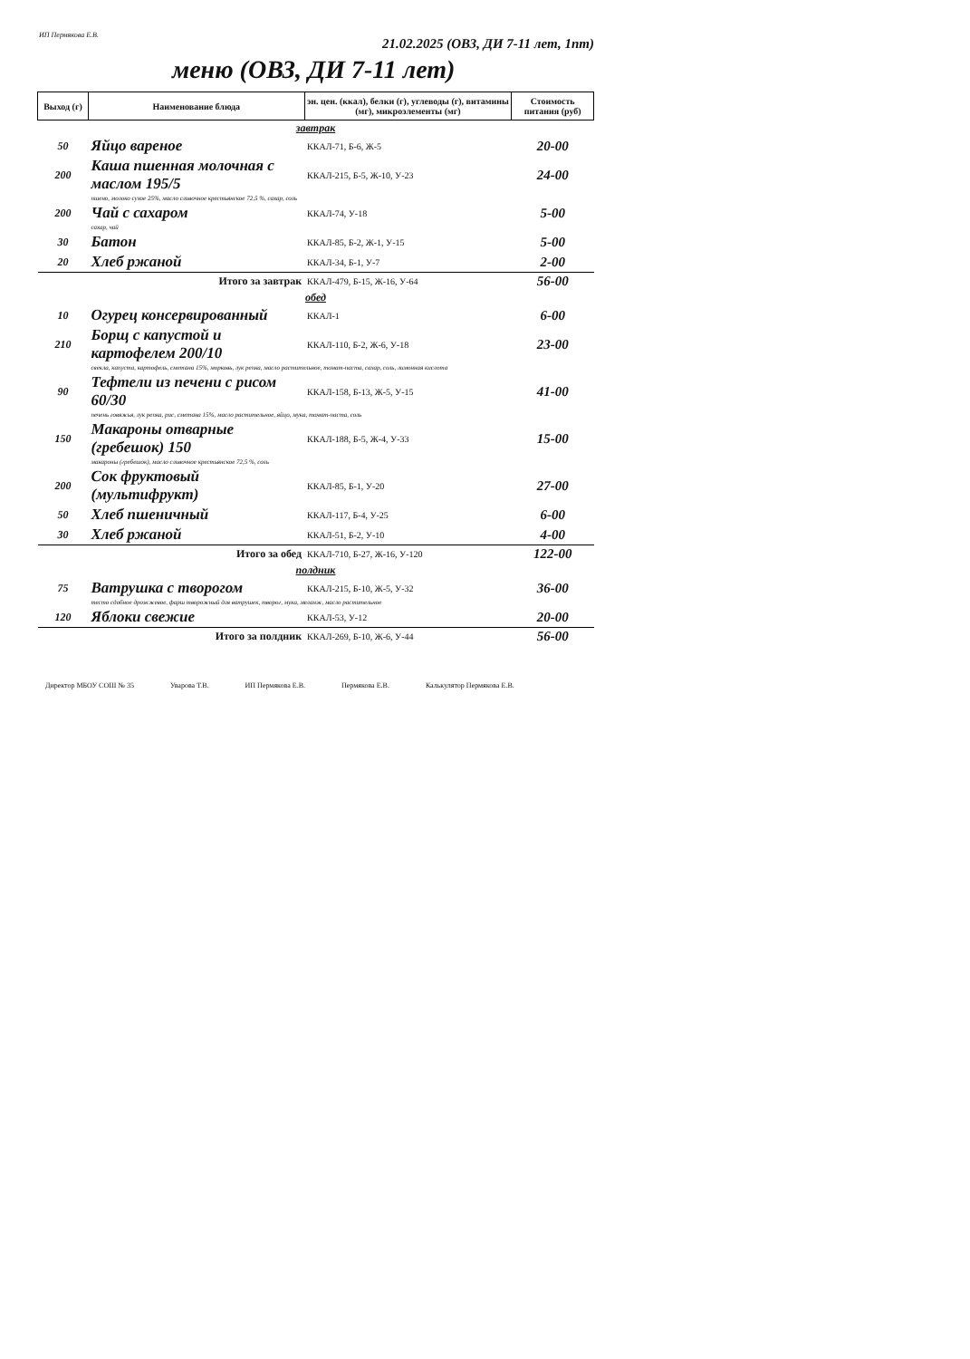ИП Пермякова Е.В.
21.02.2025 (ОВЗ, ДИ 7-11 лет, 1пт)
меню (ОВЗ, ДИ 7-11 лет)
| Выход (г) | Наименование блюда | эн. цен. (ккал), белки (г), углеводы (г), витамины (мг), микроэлементы (мг) | Стоимость питания (руб) |
| --- | --- | --- | --- |
| завтрак | | | |
| 50 | Яйцо вареное | ККАЛ-71, Б-6, Ж-5 | 20-00 |
| 200 | Каша пшенная молочная с маслом 195/5 | ККАЛ-215, Б-5, Ж-10, У-23 | 24-00 |
| | пшено, молоко сухое 25%, масло сливочное крестьянское 72,5 %, сахар, соль | | |
| 200 | Чай с сахаром | ККАЛ-74, У-18 | 5-00 |
| | сахар, чай | | |
| 30 | Батон | ККАЛ-85, Б-2, Ж-1, У-15 | 5-00 |
| 20 | Хлеб ржаной | ККАЛ-34, Б-1, У-7 | 2-00 |
| Итого за завтрак | | ККАЛ-479, Б-15, Ж-16, У-64 | 56-00 |
| обед | | | |
| 10 | Огурец консервированный | ККАЛ-1 | 6-00 |
| 210 | Борщ с капустой и картофелем 200/10 | ККАЛ-110, Б-2, Ж-6, У-18 | 23-00 |
| | свекла, капуста, картофель, сметана 15%, морковь, лук репка, масло растительное, томат-паста, сахар, соль, лимонная кислота | | |
| 90 | Тефтели из печени с рисом 60/30 | ККАЛ-158, Б-13, Ж-5, У-15 | 41-00 |
| | печень говяжья, лук репка, рис, сметана 15%, масло растительное, яйцо, мука, томат-паста, соль | | |
| 150 | Макароны отварные (гребешок) 150 | ККАЛ-188, Б-5, Ж-4, У-33 | 15-00 |
| | макароны (гребешок), масло сливочное крестьянское 72,5 %, соль | | |
| 200 | Сок фруктовый (мультифрукт) | ККАЛ-85, Б-1, У-20 | 27-00 |
| 50 | Хлеб пшеничный | ККАЛ-117, Б-4, У-25 | 6-00 |
| 30 | Хлеб ржаной | ККАЛ-51, Б-2, У-10 | 4-00 |
| Итого за обед | | ККАЛ-710, Б-27, Ж-16, У-120 | 122-00 |
| полдник | | | |
| 75 | Ватрушка с творогом | ККАЛ-215, Б-10, Ж-5, У-32 | 36-00 |
| | тесто сдобное дрожжевое, фарш творожный для ватрушек, творог, мука, меланж, масло растительное | | |
| 120 | Яблоки свежие | ККАЛ-53, У-12 | 20-00 |
| Итого за полдник | | ККАЛ-269, Б-10, Ж-6, У-44 | 56-00 |
Директор МБОУ СОШ № 35 Уварова Т.В. ИП Пермякова Е.В. Пермякова Е.В. Калькулятор Пермякова Е.В.